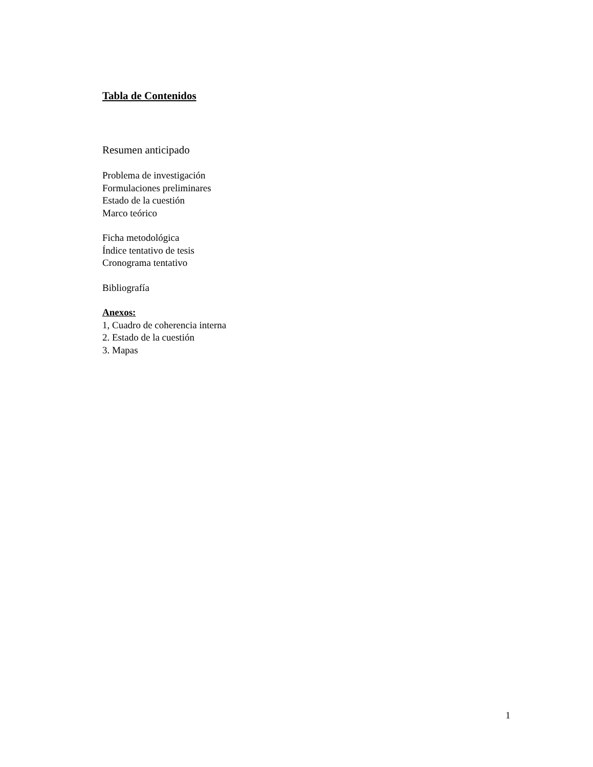Tabla de Contenidos
Resumen anticipado
Problema de investigación
Formulaciones preliminares
Estado de la cuestión
Marco teórico
Ficha metodológica
Índice tentativo de tesis
Cronograma tentativo
Bibliografía
Anexos:
1, Cuadro de coherencia interna
2. Estado de la cuestión
3. Mapas
1